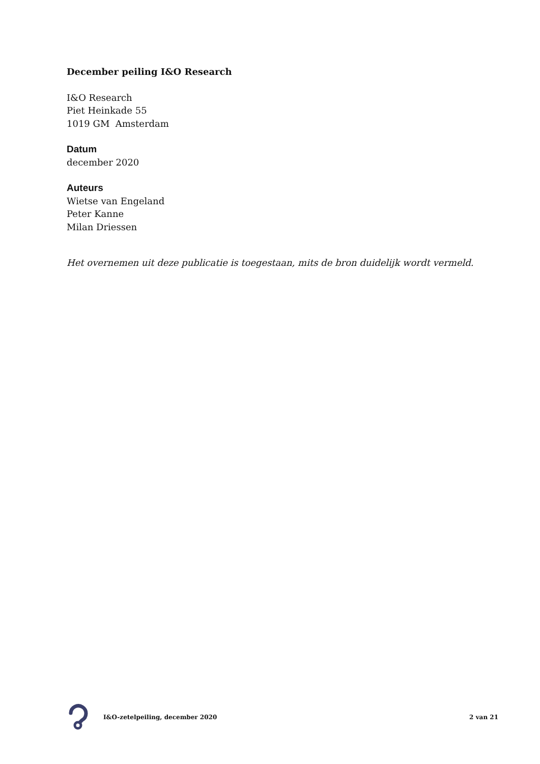December peiling I&O Research
I&O Research
Piet Heinkade 55
1019 GM Amsterdam
Datum
december 2020
Auteurs
Wietse van Engeland
Peter Kanne
Milan Driessen
Het overnemen uit deze publicatie is toegestaan, mits de bron duidelijk wordt vermeld.
I&O-zetelpeiling, december 2020 2 van 21